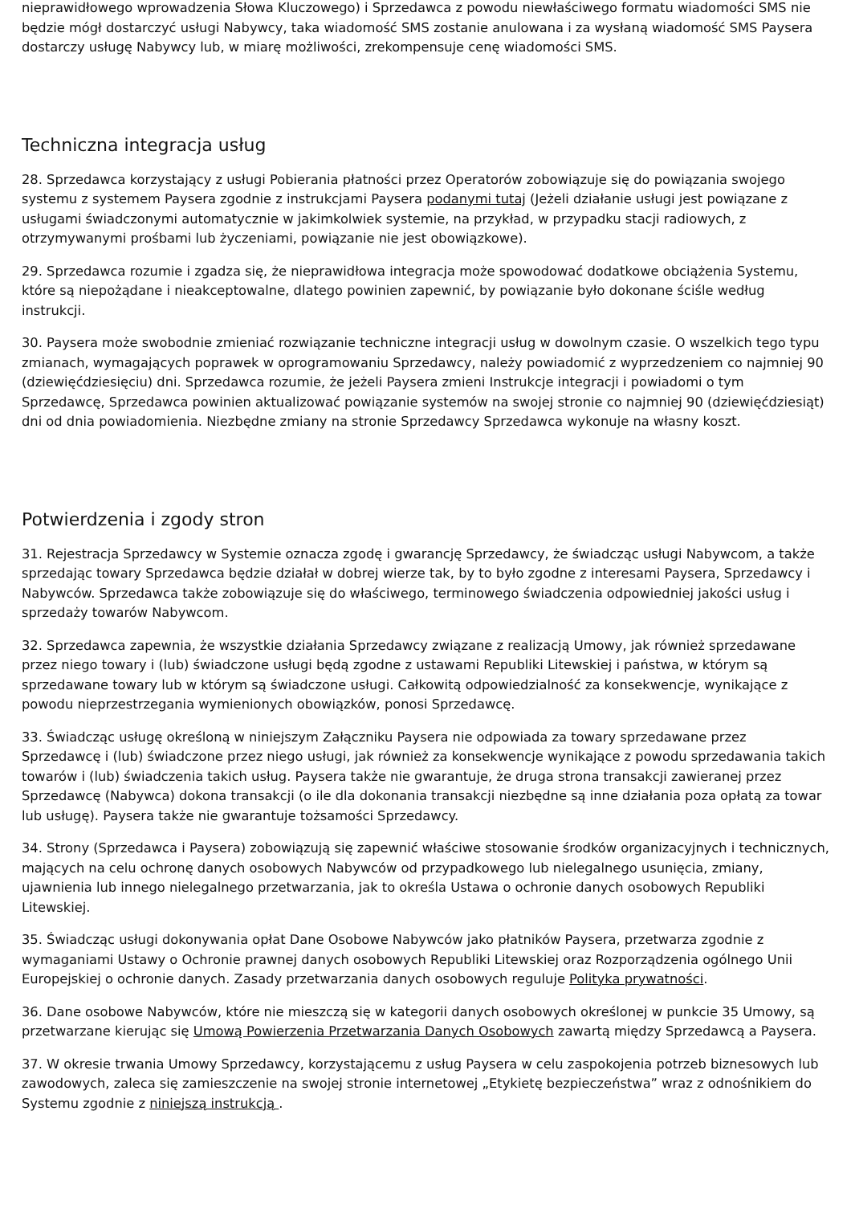nieprawidłowego wprowadzenia Słowa Kluczowego) i Sprzedawca z powodu niewłaściwego formatu wiadomości SMS nie będzie mógł dostarczyć usługi Nabywcy, taka wiadomość SMS zostanie anulowana i za wysłaną wiadomość SMS Paysera dostarczy usługę Nabywcy lub, w miarę możliwości, zrekompensuje cenę wiadomości SMS.
Techniczna integracja usług
28. Sprzedawca korzystający z usługi Pobierania płatności przez Operatorów zobowiązuje się do powiązania swojego systemu z systemem Paysera zgodnie z instrukcjami Paysera podanymi tutaj (Jeżeli działanie usługi jest powiązane z usługami świadczonymi automatycznie w jakimkolwiek systemie, na przykład, w przypadku stacji radiowych, z otrzymywanymi prośbami lub życzeniami, powiązanie nie jest obowiązkowe).
29. Sprzedawca rozumie i zgadza się, że nieprawidłowa integracja może spowodować dodatkowe obciążenia Systemu, które są niepożądane i nieakceptowalne, dlatego powinien zapewnić, by powiązanie było dokonane ściśle według instrukcji.
30. Paysera może swobodnie zmieniać rozwiązanie techniczne integracji usług w dowolnym czasie. O wszelkich tego typu zmianach, wymagających poprawek w oprogramowaniu Sprzedawcy, należy powiadomić z wyprzedzeniem co najmniej 90 (dziewięćdziesięciu) dni. Sprzedawca rozumie, że jeżeli Paysera zmieni Instrukcje integracji i powiadomi o tym Sprzedawcę, Sprzedawca powinien aktualizować powiązanie systemów na swojej stronie co najmniej 90 (dziewięćdziesiąt) dni od dnia powiadomienia. Niezbędne zmiany na stronie Sprzedawcy Sprzedawca wykonuje na własny koszt.
Potwierdzenia i zgody stron
31. Rejestracja Sprzedawcy w Systemie oznacza zgodę i gwarancję Sprzedawcy, że świadcząc usługi Nabywcom, a także sprzedając towary Sprzedawca będzie działał w dobrej wierze tak, by to było zgodne z interesami Paysera, Sprzedawcy i Nabywców. Sprzedawca także zobowiązuje się do właściwego, terminowego świadczenia odpowiedniej jakości usług i sprzedaży towarów Nabywcom.
32. Sprzedawca zapewnia, że wszystkie działania Sprzedawcy związane z realizacją Umowy, jak również sprzedawane przez niego towary i (lub) świadczone usługi będą zgodne z ustawami Republiki Litewskiej i państwa, w którym są sprzedawane towary lub w którym są świadczone usługi. Całkowitą odpowiedzialność za konsekwencje, wynikające z powodu nieprzestrzegania wymienionych obowiązków, ponosi Sprzedawcę.
33. Świadcząc usługę określoną w niniejszym Załączniku Paysera nie odpowiada za towary sprzedawane przez Sprzedawcę i (lub) świadczone przez niego usługi, jak również za konsekwencje wynikające z powodu sprzedawania takich towarów i (lub) świadczenia takich usług. Paysera także nie gwarantuje, że druga strona transakcji zawieranej przez Sprzedawcę (Nabywca) dokona transakcji (o ile dla dokonania transakcji niezbędne są inne działania poza opłatą za towar lub usługę). Paysera także nie gwarantuje tożsamości Sprzedawcy.
34. Strony (Sprzedawca i Paysera) zobowiązują się zapewnić właściwe stosowanie środków organizacyjnych i technicznych, mających na celu ochronę danych osobowych Nabywców od przypadkowego lub nielegalnego usunięcia, zmiany, ujawnienia lub innego nielegalnego przetwarzania, jak to określa Ustawa o ochronie danych osobowych Republiki Litewskiej.
35. Świadcząc usługi dokonywania opłat Dane Osobowe Nabywców jako płatników Paysera, przetwarza zgodnie z wymaganiami Ustawy o Ochronie prawnej danych osobowych Republiki Litewskiej oraz Rozporządzenia ogólnego Unii Europejskiej o ochronie danych. Zasady przetwarzania danych osobowych reguluje Polityka prywatności.
36. Dane osobowe Nabywców, które nie mieszczą się w kategorii danych osobowych określonej w punkcie 35 Umowy, są przetwarzane kierując się Umową Powierzenia Przetwarzania Danych Osobowych zawartą między Sprzedawcą a Paysera.
37. W okresie trwania Umowy Sprzedawcy, korzystającemu z usług Paysera w celu zaspokojenia potrzeb biznesowych lub zawodowych, zaleca się zamieszczenie na swojej stronie internetowej „Etykietę bezpieczeństwa” wraz z odnośnikiem do Systemu zgodnie z niniejszą instrukcją .